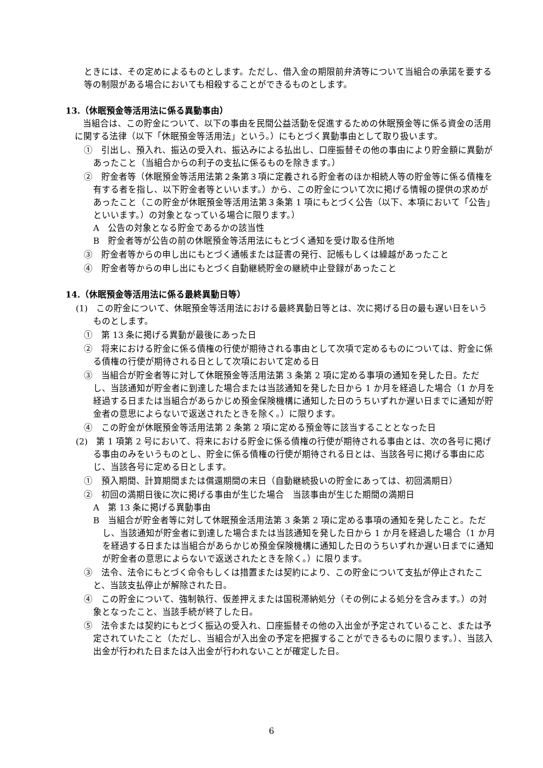ときには、その定めによるものとします。ただし、借入金の期限前弁済等について当組合の承諾を要する等の制限がある場合においても相殺することができるものとします。
13.（休眠預金等活用法に係る異動事由）
当組合は、この貯金について、以下の事由を民間公益活動を促進するための休眠預金等に係る資金の活用に関する法律（以下「休眠預金等活用法」という。）にもとづく異動事由として取り扱います。
①　引出し、預入れ、振込の受入れ、振込みによる払出し、口座振替その他の事由により貯金額に異動があったこと（当組合からの利子の支払に係るものを除きます。）
②　貯金者等（休眠預金等活用法第２条第３項に定義される貯金者のほか相続人等の貯金等に係る債権を有する者を指し、以下貯金者等といいます。）から、この貯金について次に掲げる情報の提供の求めがあったこと（この貯金が休眠預金等活用法第３条第 1 項にもとづく公告（以下、本項において「公告」といいます。）の対象となっている場合に限ります。）
A　公告の対象となる貯金であるかの該当性
B　貯金者等が公告の前の休眠預金等活用法にもとづく通知を受け取る住所地
③　貯金者等からの申し出にもとづく通帳または証書の発行、記帳もしくは繰越があったこと
④　貯金者等からの申し出にもとづく自動継続貯金の継続中止登録があったこと
14.（休眠預金等活用法に係る最終異動日等）
(1)　この貯金について、休眠預金等活用法における最終異動日等とは、次に掲げる日の最も遅い日をいうものとします。
①　第 13 条に掲げる異動が最後にあった日
②　将来における貯金に係る債権の行使が期待される事由として次項で定めるものについては、貯金に係る債権の行使が期待される日として次項において定める日
③　当組合が貯金者等に対して休眠預金等活用法第 3 条第 2 項に定める事項の通知を発した日。ただし、当該通知が貯金者に到達した場合または当該通知を発した日から 1 か月を経過した場合（1 か月を経過する日または当組合があらかじめ預金保険機構に通知した日のうちいずれか遅い日までに通知が貯金者の意思によらないで返送されたときを除く。）に限ります。
④　この貯金が休眠預金等活用法第 2 条第 2 項に定める預金等に該当することとなった日
(2)　第 1 項第 2 号において、将来における貯金に係る債権の行使が期待される事由とは、次の各号に掲げる事由のみをいうものとし、貯金に係る債権の行使が期待される日とは、当該各号に掲げる事由に応じ、当該各号に定める日とします。
①　預入期間、計算期間または償還期間の末日（自動継続扱いの貯金にあっては、初回満期日）
②　初回の満期日後に次に掲げる事由が生じた場合　当該事由が生じた期間の満期日
A　第 13 条に掲げる異動事由
B　当組合が貯金者等に対して休眠預金活用法第 3 条第 2 項に定める事項の通知を発したこと。ただし、当該通知が貯金者に到達した場合または当該通知を発した日から 1 か月を経過した場合（1 か月を経過する日または当組合があらかじめ預金保険機構に通知した日のうちいずれか遅い日までに通知が貯金者の意思によらないで返送されたときを除く。）に限ります。
③　法令、法令にもとづく命令もしくは措置または契約により、この貯金について支払が停止されたこと、当該支払停止が解除された日。
④　この貯金について、強制執行、仮差押えまたは国税滞納処分（その例による処分を含みます。）の対象となったこと、当該手続が終了した日。
⑤　法令または契約にもとづく振込の受入れ、口座振替その他の入出金が予定されていること、または予定されていたこと（ただし、当組合が入出金の予定を把握することができるものに限ります。）、当該入出金が行われた日または入出金が行われないことが確定した日。
6